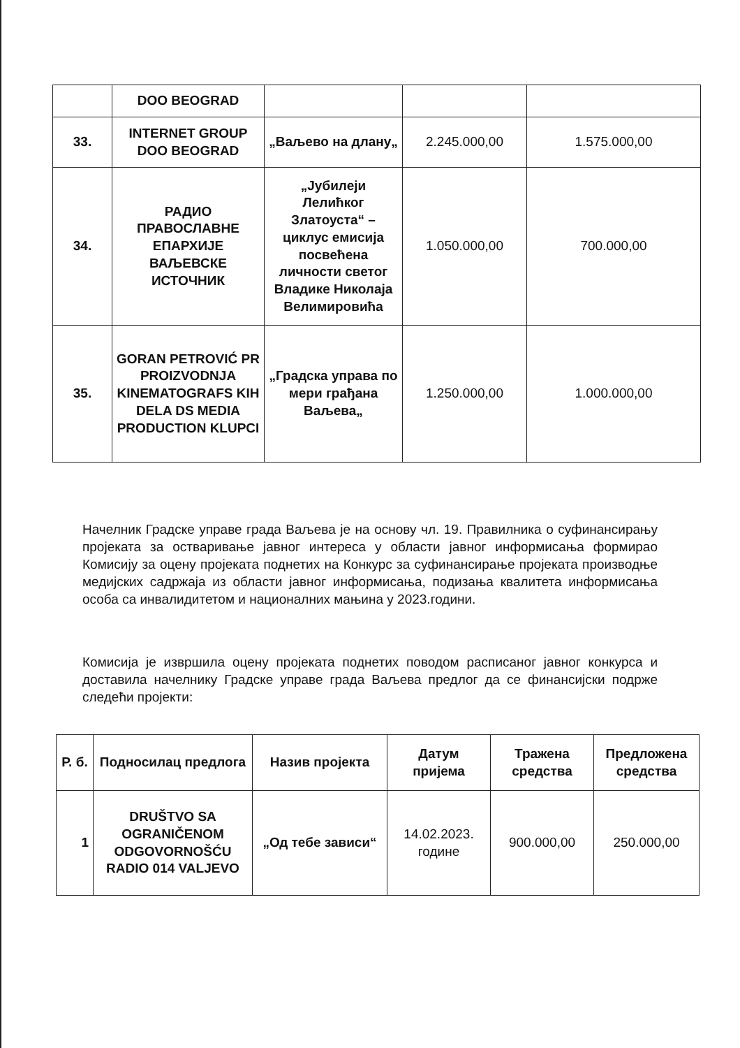| | DOO BEOGRAD | | | |
| 33. | INTERNET GROUP DOO BEOGRAD | „Ваљево на длану„ | 2.245.000,00 | 1.575.000,00 |
| 34. | РАДИО ПРАВОСЛАВНЕ ЕПАРХИЈЕ ВАЉЕВСКЕ ИСТОЧНИК | „Јубилеји Лелићког Златоуста“ – циклус емисија посвећена личности светог Владике Николаја Велимировића | 1.050.000,00 | 700.000,00 |
| 35. | GORAN PETROVIĆ PR PROIZVODNJA KINEMATOGRAFS KIH DELA DS MEDIA PRODUCTION KLUPCI | „Градска управа по мери грађана Ваљева„ | 1.250.000,00 | 1.000.000,00 |
Начелник Градске управе града Ваљева је на основу чл. 19. Правилника о суфинансирању пројеката за остваривање јавног интереса у области јавног информисања формирао Комисију за оцену пројеката поднетих на Конкурс за суфинансирање пројеката производње медијских садржаја из области јавног информисања, подизања квалитета информисања особа са инвалидитетом и националних мањина у 2023.години.
Комисија је извршила оцену пројеката поднетих поводом расписаног јавног конкурса и доставила начелнику Градске управе града Ваљева предлог да се финансијски подрже следећи пројекти:
| Р. б. | Подносилац предлога | Назив пројекта | Датум пријема | Тражена средства | Предложена средства |
| --- | --- | --- | --- | --- | --- |
| 1 | DRUŠTVO SA OGRANIČENOM ODGOVORNOŠĆU RADIO 014 VALJEVO | „Од тебе зависи“ | 14.02.2023. године | 900.000,00 | 250.000,00 |